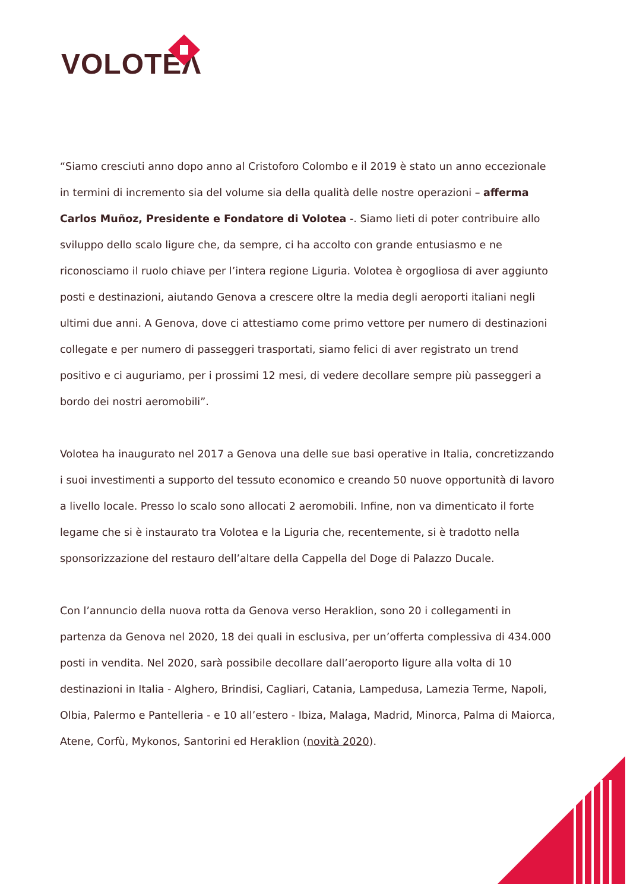VOLOTEΛ
“Siamo cresciuti anno dopo anno al Cristoforo Colombo e il 2019 è stato un anno eccezionale in termini di incremento sia del volume sia della qualità delle nostre operazioni – afferma Carlos Muñoz, Presidente e Fondatore di Volotea -. Siamo lieti di poter contribuire allo sviluppo dello scalo ligure che, da sempre, ci ha accolto con grande entusiasmo e ne riconosciamo il ruolo chiave per l’intera regione Liguria. Volotea è orgogliosa di aver aggiunto posti e destinazioni, aiutando Genova a crescere oltre la media degli aeroporti italiani negli ultimi due anni. A Genova, dove ci attestiamo come primo vettore per numero di destinazioni collegate e per numero di passeggeri trasportati, siamo felici di aver registrato un trend positivo e ci auguriamo, per i prossimi 12 mesi, di vedere decollare sempre più passeggeri a bordo dei nostri aeromobili”.
Volotea ha inaugurato nel 2017 a Genova una delle sue basi operative in Italia, concretizzando i suoi investimenti a supporto del tessuto economico e creando 50 nuove opportunità di lavoro a livello locale. Presso lo scalo sono allocati 2 aeromobili. Infine, non va dimenticato il forte legame che si è instaurato tra Volotea e la Liguria che, recentemente, si è tradotto nella sponsorizzazione del restauro dell’altare della Cappella del Doge di Palazzo Ducale.
Con l’annuncio della nuova rotta da Genova verso Heraklion, sono 20 i collegamenti in partenza da Genova nel 2020, 18 dei quali in esclusiva, per un’offerta complessiva di 434.000 posti in vendita. Nel 2020, sarà possibile decollare dall’aeroporto ligure alla volta di 10 destinazioni in Italia - Alghero, Brindisi, Cagliari, Catania, Lampedusa, Lamezia Terme, Napoli, Olbia, Palermo e Pantelleria - e 10 all’estero - Ibiza, Malaga, Madrid, Minorca, Palma di Maiorca, Atene, Corfù, Mykonos, Santorini ed Heraklion (novità 2020).